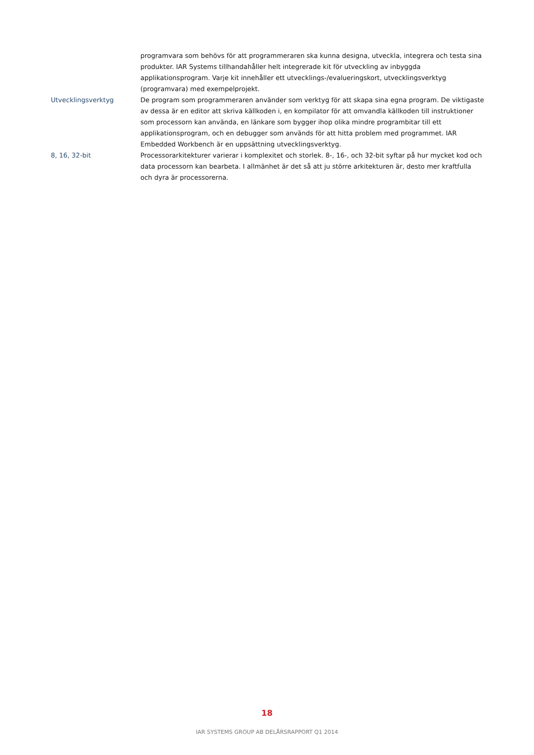programvara som behövs för att programmeraren ska kunna designa, utveckla, integrera och testa sina produkter. IAR Systems tillhandahåller helt integrerade kit för utveckling av inbyggda applikationsprogram. Varje kit innehåller ett utvecklings-/evalueringskort, utvecklingsverktyg (programvara) med exempelprojekt.
Utvecklingsverktyg De program som programmeraren använder som verktyg för att skapa sina egna program. De viktigaste av dessa är en editor att skriva källkoden i, en kompilator för att omvandla källkoden till instruktioner som processorn kan använda, en länkare som bygger ihop olika mindre programbitar till ett applikationsprogram, och en debugger som används för att hitta problem med programmet. IAR Embedded Workbench är en uppsättning utvecklingsverktyg.
8, 16, 32-bit Processorarkitekturer varierar i komplexitet och storlek. 8-, 16-, och 32-bit syftar på hur mycket kod och data processorn kan bearbeta. I allmänhet är det så att ju större arkitekturen är, desto mer kraftfulla och dyra är processorerna.
18
IAR SYSTEMS GROUP AB DELÅRSRAPPORT Q1 2014